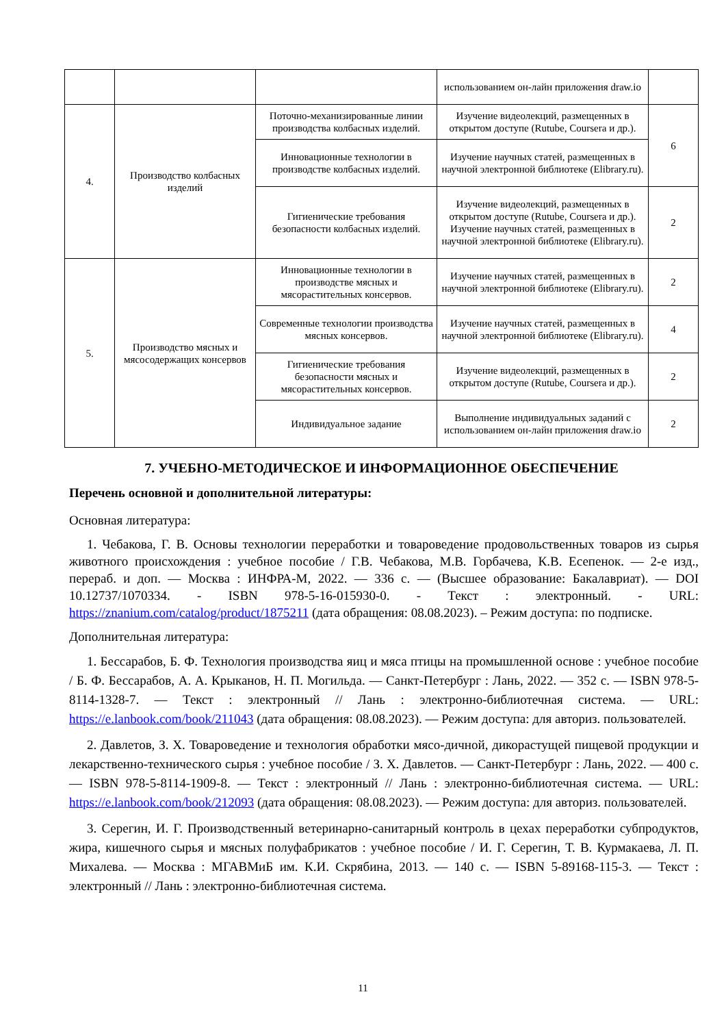| | | | использованием он-лайн приложения draw.io | |
| 4. | Производство колбасных изделий | Поточно-механизированные линии производства колбасных изделий. | Изучение видеолекций, размещенных в открытом доступе (Rutube, Coursera и др.). | 6 |
| | | Инновационные технологии в производстве колбасных изделий. | Изучение научных статей, размещенных в научной электронной библиотеке (Elibrary.ru). | |
| | | Гигиенические требования безопасности колбасных изделий. | Изучение видеолекций, размещенных в открытом доступе (Rutube, Coursera и др.). Изучение научных статей, размещенных в научной электронной библиотеке (Elibrary.ru). | 2 |
| 5. | Производство мясных и мясосодержащих консервов | Инновационные технологии в производстве мясных и мясорастительных консервов. | Изучение научных статей, размещенных в научной электронной библиотеке (Elibrary.ru). | 2 |
| | | Современные технологии производства мясных консервов. | Изучение научных статей, размещенных в научной электронной библиотеке (Elibrary.ru). | 4 |
| | | Гигиенические требования безопасности мясных и мясорастительных консервов. | Изучение видеолекций, размещенных в открытом доступе (Rutube, Coursera и др.). | 2 |
| | | Индивидуальное задание | Выполнение индивидуальных заданий с использованием он-лайн приложения draw.io | 2 |
7. УЧЕБНО-МЕТОДИЧЕСКОЕ И ИНФОРМАЦИОННОЕ ОБЕСПЕЧЕНИЕ
Перечень основной и дополнительной литературы:
Основная литература:
1. Чебакова, Г. В. Основы технологии переработки и товароведение продовольственных товаров из сырья животного происхождения : учебное пособие / Г.В. Чебакова, М.В. Горбачева, К.В. Есепенок. — 2-е изд., перераб. и доп. — Москва : ИНФРА-М, 2022. — 336 с. — (Высшее образование: Бакалавриат). — DOI 10.12737/1070334. - ISBN 978-5-16-015930-0. - Текст : электронный. - URL: https://znanium.com/catalog/product/1875211 (дата обращения: 08.08.2023). – Режим доступа: по подписке.
Дополнительная литература:
1. Бессарабов, Б. Ф. Технология производства яиц и мяса птицы на промышленной основе : учебное пособие / Б. Ф. Бессарабов, А. А. Крыканов, Н. П. Могильда. — Санкт-Петербург : Лань, 2022. — 352 с. — ISBN 978-5-8114-1328-7. — Текст : электронный // Лань : электронно-библиотечная система. — URL: https://e.lanbook.com/book/211043 (дата обращения: 08.08.2023). — Режим доступа: для авториз. пользователей.
2. Давлетов, З. Х. Товароведение и технология обработки мясо-дичной, дикорастущей пищевой продукции и лекарственно-технического сырья : учебное пособие / З. Х. Давлетов. — Санкт-Петербург : Лань, 2022. — 400 с. — ISBN 978-5-8114-1909-8. — Текст : электронный // Лань : электронно-библиотечная система. — URL: https://e.lanbook.com/book/212093 (дата обращения: 08.08.2023). — Режим доступа: для авториз. пользователей.
3. Серегин, И. Г. Производственный ветеринарно-санитарный контроль в цехах переработки субпродуктов, жира, кишечного сырья и мясных полуфабрикатов : учебное пособие / И. Г. Серегин, Т. В. Курмакаева, Л. П. Михалева. — Москва : МГАВМиБ им. К.И. Скрябина, 2013. — 140 с. — ISBN 5-89168-115-3. — Текст : электронный // Лань : электронно-библиотечная система.
11